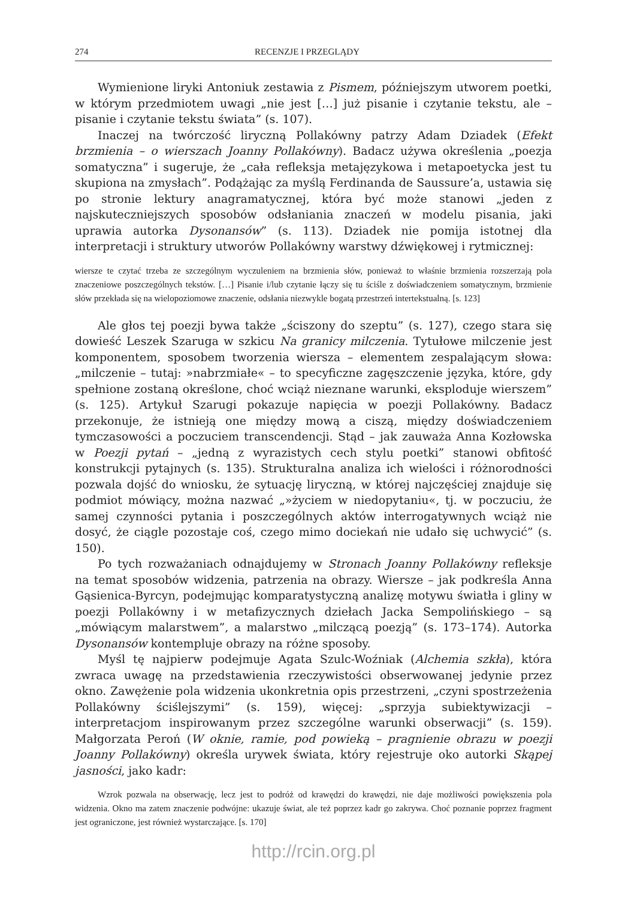274 RECENZJE I PRZEGLĄDY
Wymienione liryki Antoniuk zestawia z Pismem, późniejszym utworem poetki, w którym przedmiotem uwagi „nie jest […] już pisanie i czytanie tekstu, ale – pisanie i czytanie tekstu świata” (s. 107).
Inaczej na twórczość liryczną Pollakówny patrzy Adam Dziadek (Efekt brzmienia – o wierszach Joanny Pollakówny). Badacz używa określenia „poezja somatyczna” i sugeruje, że „cała refleksja metajęzykowa i metapoetycka jest tu skupiona na zmysłach”. Podążając za myślą Ferdinanda de Saussure’a, ustawia się po stronie lektury anagramatycznej, która być może stanowi „jeden z najskuteczniejszych sposobów odsłaniania znaczeń w modelu pisania, jaki uprawia autorka Dysonansów” (s. 113). Dziadek nie pomija istotnej dla interpretacji i struktury utworów Pollakówny warstwy dźwiękowej i rytmicznej:
wiersze te czytać trzeba ze szczególnym wyczuleniem na brzmienia słów, ponieważ to właśnie brzmienia rozszerzają pola znaczeniowe poszczególnych tekstów. […] Pisanie i/lub czytanie łączy się tu ściśle z doświadczeniem somatycznym, brzmienie słów przekłada się na wielopoziomowe znaczenie, odsłania niezwykle bogatą przestrzeń intertekstualną. [s. 123]
Ale głos tej poezji bywa także „ściszony do szeptu” (s. 127), czego stara się dowieść Leszek Szaruga w szkicu Na granicy milczenia. Tytułowe milczenie jest komponentem, sposobem tworzenia wiersza – elementem zespalającym słowa: „milczenie – tutaj: »nabrzmiałe« – to specyficzne zagęszczenie języka, które, gdy spełnione zostaną określone, choć wciąż nieznane warunki, eksploduje wierszem” (s. 125). Artykuł Szarugi pokazuje napięcia w poezji Pollakówny. Badacz przekonuje, że istnieją one między mową a ciszą, między doświadczeniem tymczasowości a poczuciem transcendencji. Stąd – jak zauważa Anna Kozłowska w Poezji pytań – „jedną z wyrazistych cech stylu poetki” stanowi obfitość konstrukcji pytajnych (s. 135). Strukturalna analiza ich wielości i różnorodności pozwala dojść do wniosku, że sytuację liryczną, w której najczęściej znajduje się podmiot mówiący, można nazwać „»życiem w niedopytaniu«, tj. w poczuciu, że samej czynności pytania i poszczególnych aktów interrogatywnych wciąż nie dosyć, że ciągle pozostaje coś, czego mimo dociekań nie udało się uchwycić” (s. 150).
Po tych rozważaniach odnajdujemy w Stronach Joanny Pollakówny refleksje na temat sposobów widzenia, patrzenia na obrazy. Wiersze – jak podkreśla Anna Gąsienica-Byrcyn, podejmując komparatystyczną analizę motywu światła i gliny w poezji Pollakówny i w metafizycznych dziełach Jacka Sempolińskiego – są „mówiącym malarstwem”, a malarstwo „milczącą poezją” (s. 173–174). Autorka Dysonansów kontempluje obrazy na różne sposoby.
Myśl tę najpierw podejmuje Agata Szulc-Woźniak (Alchemia szkła), która zwraca uwagę na przedstawienia rzeczywistości obserwowanej jedynie przez okno. Zawężenie pola widzenia ukonkretnia opis przestrzeni, „czyni spostrzeżenia Pollakówny ściślejszymi” (s. 159), więcej: „sprzyja subiektywizacji – interpretacjom inspirowanym przez szczególne warunki obserwacji” (s. 159). Małgorzata Peroń (W oknie, ramie, pod powieką – pragnienie obrazu w poezji Joanny Pollakówny) określa urywek świata, który rejestruje oko autorki Skąpej jasności, jako kadr:
Wzrok pozwala na obserwację, lecz jest to podróż od krawędzi do krawędzi, nie daje możliwości powiększenia pola widzenia. Okno ma zatem znaczenie podwójne: ukazuje świat, ale też poprzez kadr go zakrywa. Choć poznanie poprzez fragment jest ograniczone, jest również wystarczające. [s. 170]
http://rcin.org.pl